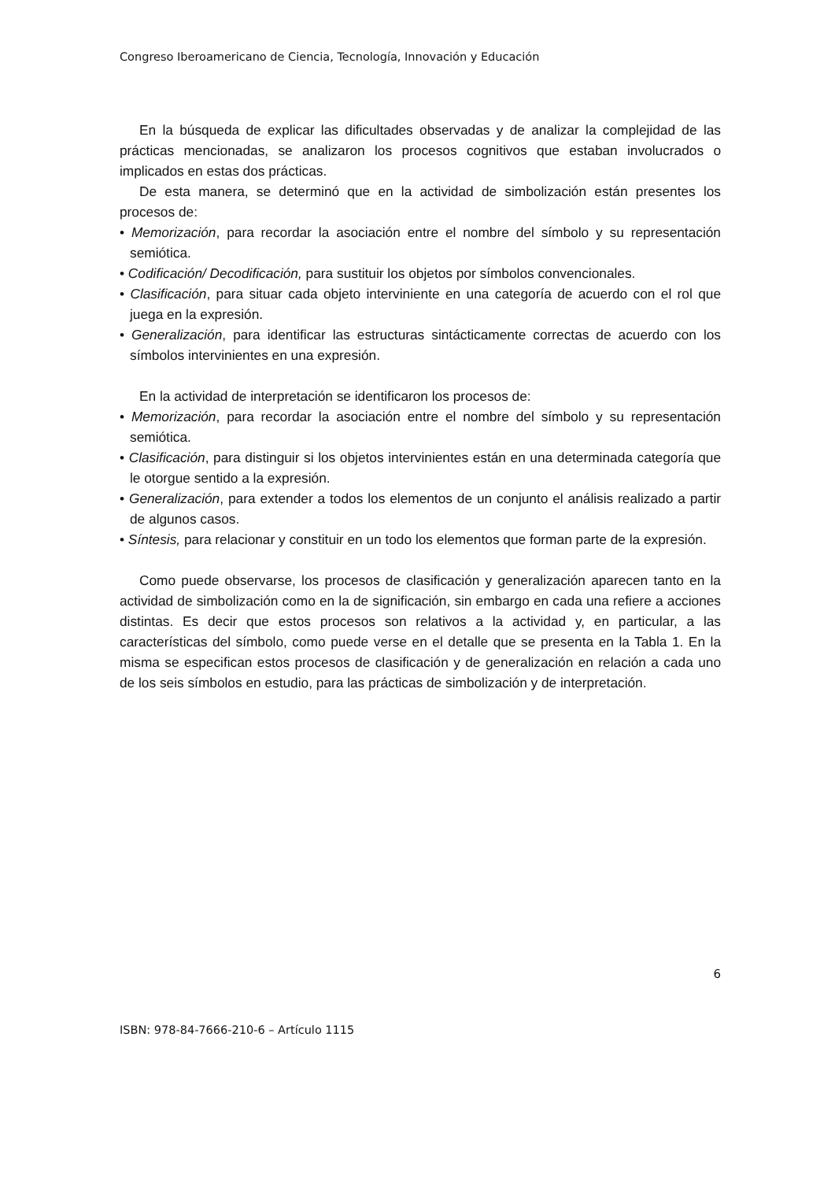Congreso Iberoamericano de Ciencia, Tecnología, Innovación y Educación
En la búsqueda de explicar las dificultades observadas y de analizar la complejidad de las prácticas mencionadas, se analizaron los procesos cognitivos que estaban involucrados o implicados en estas dos prácticas.
De esta manera, se determinó que en la actividad de simbolización están presentes los procesos de:
• Memorización, para recordar la asociación entre el nombre del símbolo y su representación semiótica.
• Codificación/ Decodificación, para sustituir los objetos por símbolos convencionales.
• Clasificación, para situar cada objeto interviniente en una categoría de acuerdo con el rol que juega en la expresión.
• Generalización, para identificar las estructuras sintácticamente correctas de acuerdo con los símbolos intervinientes en una expresión.
En la actividad de interpretación se identificaron los procesos de:
• Memorización, para recordar la asociación entre el nombre del símbolo y su representación semiótica.
• Clasificación, para distinguir si los objetos intervinientes están en una determinada categoría que le otorgue sentido a la expresión.
• Generalización, para extender a todos los elementos de un conjunto el análisis realizado a partir de algunos casos.
• Síntesis, para relacionar y constituir en un todo los elementos que forman parte de la expresión.
Como puede observarse, los procesos de clasificación y generalización aparecen tanto en la actividad de simbolización como en la de significación, sin embargo en cada una refiere a acciones distintas. Es decir que estos procesos son relativos a la actividad y, en particular, a las características del símbolo, como puede verse en el detalle que se presenta en la Tabla 1. En la misma se especifican estos procesos de clasificación y de generalización en relación a cada uno de los seis símbolos en estudio, para las prácticas de simbolización y de interpretación.
6
ISBN: 978-84-7666-210-6 – Artículo 1115